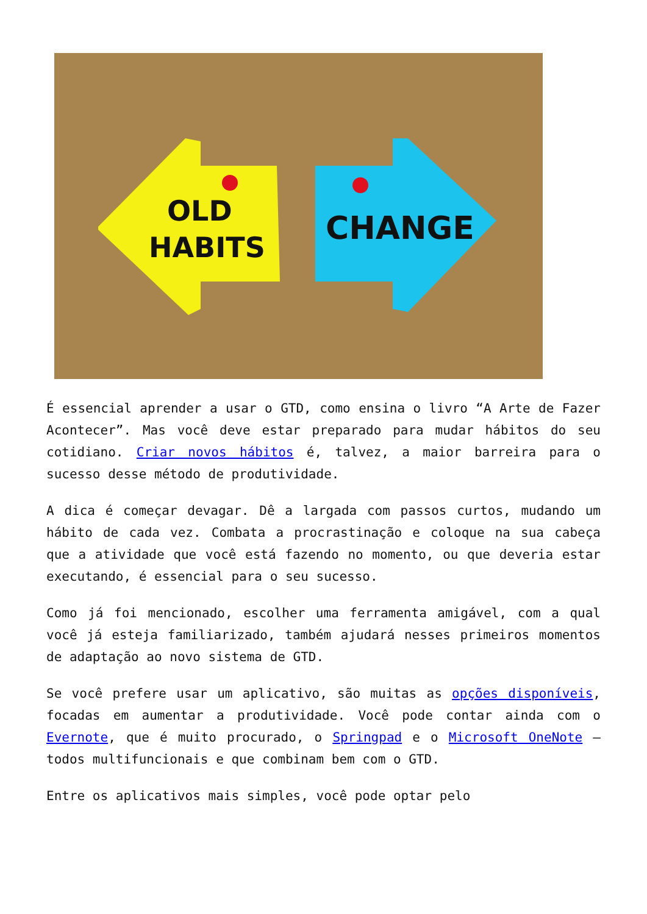OLD
HABITS
CHANGE
É essencial aprender a usar o GTD, como ensina o livro “A Arte de Fazer Acontecer”. Mas você deve estar preparado para mudar hábitos do seu cotidiano. Criar novos hábitos é, talvez, a maior barreira para o sucesso desse método de produtividade.
A dica é começar devagar. Dê a largada com passos curtos, mudando um hábito de cada vez. Combata a procrastinação e coloque na sua cabeça que a atividade que você está fazendo no momento, ou que deveria estar executando, é essencial para o seu sucesso.
Como já foi mencionado, escolher uma ferramenta amigável, com a qual você já esteja familiarizado, também ajudará nesses primeiros momentos de adaptação ao novo sistema de GTD.
Se você prefere usar um aplicativo, são muitas as opções disponíveis, focadas em aumentar a produtividade. Você pode contar ainda com o Evernote, que é muito procurado, o Springpad e o Microsoft OneNote – todos multifuncionais e que combinam bem com o GTD.
Entre os aplicativos mais simples, você pode optar pelo